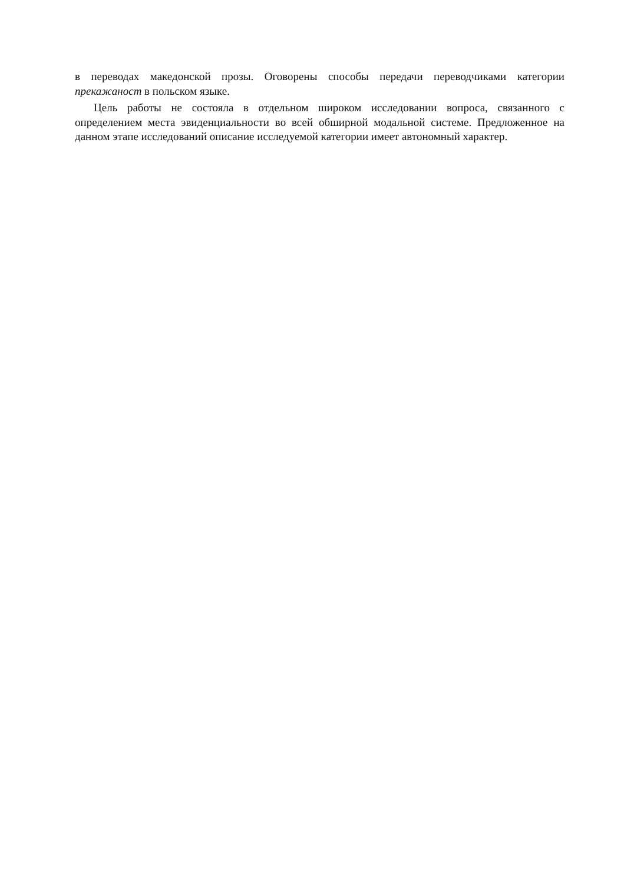в переводах македонской прозы. Оговорены способы передачи переводчиками ка­тегории прекажаност в польском языке.
Цель работы не состояла в отдельном широком исследовании вопроса, связан­ного с определением места эвиденциальности во всей обширной модальной систе­ме. Предложенное на данном этапе исследований описание исследуемой категории имеет автономный характер.